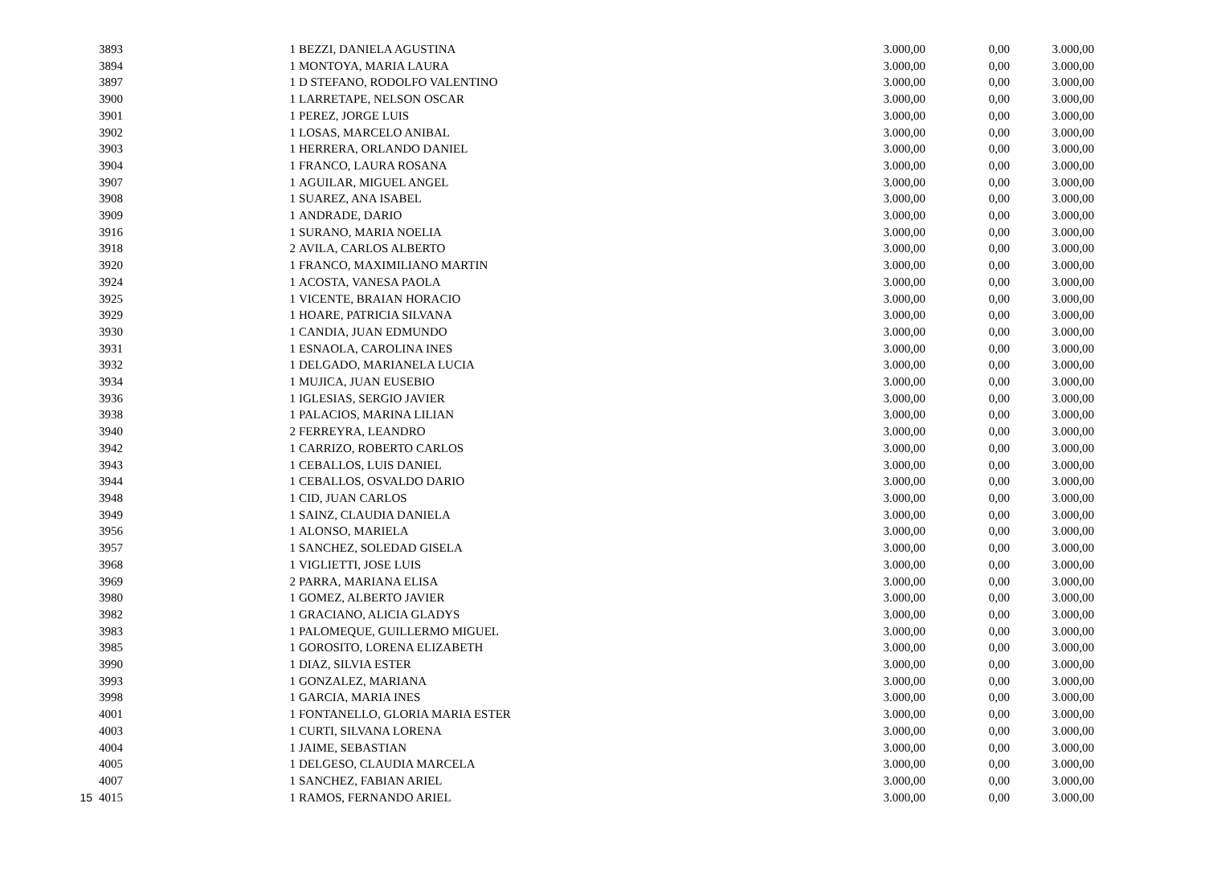| | 3893 | | 1 | BEZZI, DANIELA AGUSTINA | 3.000,00 | 0,00 | 3.000,00 |
| | 3894 | | 1 | MONTOYA, MARIA LAURA | 3.000,00 | 0,00 | 3.000,00 |
| | 3897 | | 1 | D STEFANO, RODOLFO VALENTINO | 3.000,00 | 0,00 | 3.000,00 |
| | 3900 | | 1 | LARRETAPE, NELSON OSCAR | 3.000,00 | 0,00 | 3.000,00 |
| | 3901 | | 1 | PEREZ, JORGE LUIS | 3.000,00 | 0,00 | 3.000,00 |
| | 3902 | | 1 | LOSAS, MARCELO ANIBAL | 3.000,00 | 0,00 | 3.000,00 |
| | 3903 | | 1 | HERRERA, ORLANDO DANIEL | 3.000,00 | 0,00 | 3.000,00 |
| | 3904 | | 1 | FRANCO, LAURA ROSANA | 3.000,00 | 0,00 | 3.000,00 |
| | 3907 | | 1 | AGUILAR, MIGUEL ANGEL | 3.000,00 | 0,00 | 3.000,00 |
| | 3908 | | 1 | SUAREZ, ANA ISABEL | 3.000,00 | 0,00 | 3.000,00 |
| | 3909 | | 1 | ANDRADE, DARIO | 3.000,00 | 0,00 | 3.000,00 |
| | 3916 | | 1 | SURANO, MARIA NOELIA | 3.000,00 | 0,00 | 3.000,00 |
| | 3918 | | 2 | AVILA, CARLOS ALBERTO | 3.000,00 | 0,00 | 3.000,00 |
| | 3920 | | 1 | FRANCO, MAXIMILIANO MARTIN | 3.000,00 | 0,00 | 3.000,00 |
| | 3924 | | 1 | ACOSTA, VANESA PAOLA | 3.000,00 | 0,00 | 3.000,00 |
| | 3925 | | 1 | VICENTE, BRAIAN HORACIO | 3.000,00 | 0,00 | 3.000,00 |
| | 3929 | | 1 | HOARE, PATRICIA SILVANA | 3.000,00 | 0,00 | 3.000,00 |
| | 3930 | | 1 | CANDIA, JUAN EDMUNDO | 3.000,00 | 0,00 | 3.000,00 |
| | 3931 | | 1 | ESNAOLA, CAROLINA INES | 3.000,00 | 0,00 | 3.000,00 |
| | 3932 | | 1 | DELGADO, MARIANELA LUCIA | 3.000,00 | 0,00 | 3.000,00 |
| | 3934 | | 1 | MUJICA, JUAN EUSEBIO | 3.000,00 | 0,00 | 3.000,00 |
| | 3936 | | 1 | IGLESIAS, SERGIO JAVIER | 3.000,00 | 0,00 | 3.000,00 |
| | 3938 | | 1 | PALACIOS, MARINA LILIAN | 3.000,00 | 0,00 | 3.000,00 |
| | 3940 | | 2 | FERREYRA, LEANDRO | 3.000,00 | 0,00 | 3.000,00 |
| | 3942 | | 1 | CARRIZO, ROBERTO CARLOS | 3.000,00 | 0,00 | 3.000,00 |
| | 3943 | | 1 | CEBALLOS, LUIS DANIEL | 3.000,00 | 0,00 | 3.000,00 |
| | 3944 | | 1 | CEBALLOS, OSVALDO DARIO | 3.000,00 | 0,00 | 3.000,00 |
| | 3948 | | 1 | CID, JUAN CARLOS | 3.000,00 | 0,00 | 3.000,00 |
| | 3949 | | 1 | SAINZ, CLAUDIA DANIELA | 3.000,00 | 0,00 | 3.000,00 |
| | 3956 | | 1 | ALONSO, MARIELA | 3.000,00 | 0,00 | 3.000,00 |
| | 3957 | | 1 | SANCHEZ, SOLEDAD GISELA | 3.000,00 | 0,00 | 3.000,00 |
| | 3968 | | 1 | VIGLIETTI, JOSE LUIS | 3.000,00 | 0,00 | 3.000,00 |
| | 3969 | | 2 | PARRA, MARIANA ELISA | 3.000,00 | 0,00 | 3.000,00 |
| | 3980 | | 1 | GOMEZ, ALBERTO JAVIER | 3.000,00 | 0,00 | 3.000,00 |
| | 3982 | | 1 | GRACIANO, ALICIA GLADYS | 3.000,00 | 0,00 | 3.000,00 |
| | 3983 | | 1 | PALOMEQUE, GUILLERMO MIGUEL | 3.000,00 | 0,00 | 3.000,00 |
| | 3985 | | 1 | GOROSITO, LORENA ELIZABETH | 3.000,00 | 0,00 | 3.000,00 |
| | 3990 | | 1 | DIAZ, SILVIA ESTER | 3.000,00 | 0,00 | 3.000,00 |
| | 3993 | | 1 | GONZALEZ, MARIANA | 3.000,00 | 0,00 | 3.000,00 |
| | 3998 | | 1 | GARCIA, MARIA INES | 3.000,00 | 0,00 | 3.000,00 |
| | 4001 | | 1 | FONTANELLO, GLORIA MARIA ESTER | 3.000,00 | 0,00 | 3.000,00 |
| | 4003 | | 1 | CURTI, SILVANA LORENA | 3.000,00 | 0,00 | 3.000,00 |
| | 4004 | | 1 | JAIME, SEBASTIAN | 3.000,00 | 0,00 | 3.000,00 |
| | 4005 | | 1 | DELGESO, CLAUDIA MARCELA | 3.000,00 | 0,00 | 3.000,00 |
| | 4007 | | 1 | SANCHEZ, FABIAN ARIEL | 3.000,00 | 0,00 | 3.000,00 |
| 15 | 4015 | | 1 | RAMOS, FERNANDO ARIEL | 3.000,00 | 0,00 | 3.000,00 |